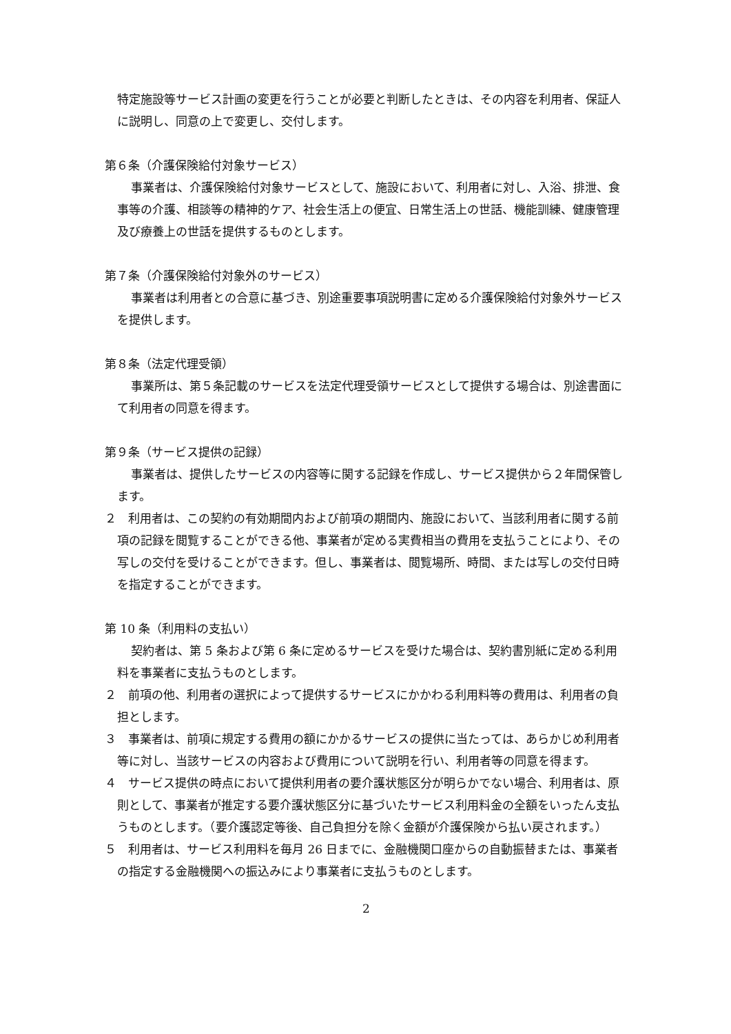特定施設等サービス計画の変更を行うことが必要と判断したときは、その内容を利用者、保証人に説明し、同意の上で変更し、交付します。
第６条（介護保険給付対象サービス）
事業者は、介護保険給付対象サービスとして、施設において、利用者に対し、入浴、排泄、食事等の介護、相談等の精神的ケア、社会生活上の便宜、日常生活上の世話、機能訓練、健康管理及び療養上の世話を提供するものとします。
第７条（介護保険給付対象外のサービス）
事業者は利用者との合意に基づき、別途重要事項説明書に定める介護保険給付対象外サービスを提供します。
第８条（法定代理受領）
事業所は、第５条記載のサービスを法定代理受領サービスとして提供する場合は、別途書面にて利用者の同意を得ます。
第９条（サービス提供の記録）
事業者は、提供したサービスの内容等に関する記録を作成し、サービス提供から２年間保管します。
２　利用者は、この契約の有効期間内および前項の期間内、施設において、当該利用者に関する前項の記録を閲覧することができる他、事業者が定める実費相当の費用を支払うことにより、その写しの交付を受けることができます。但し、事業者は、閲覧場所、時間、または写しの交付日時を指定することができます。
第 10 条（利用料の支払い）
契約者は、第 5 条および第 6 条に定めるサービスを受けた場合は、契約書別紙に定める利用料を事業者に支払うものとします。
２　前項の他、利用者の選択によって提供するサービスにかかわる利用料等の費用は、利用者の負担とします。
３　事業者は、前項に規定する費用の額にかかるサービスの提供に当たっては、あらかじめ利用者等に対し、当該サービスの内容および費用について説明を行い、利用者等の同意を得ます。
４　サービス提供の時点において提供利用者の要介護状態区分が明らかでない場合、利用者は、原則として、事業者が推定する要介護状態区分に基づいたサービス利用料金の全額をいったん支払うものとします。（要介護認定等後、自己負担分を除く金額が介護保険から払い戻されます。）
５　利用者は、サービス利用料を毎月 26 日までに、金融機関口座からの自動振替または、事業者の指定する金融機関への振込みにより事業者に支払うものとします。
2